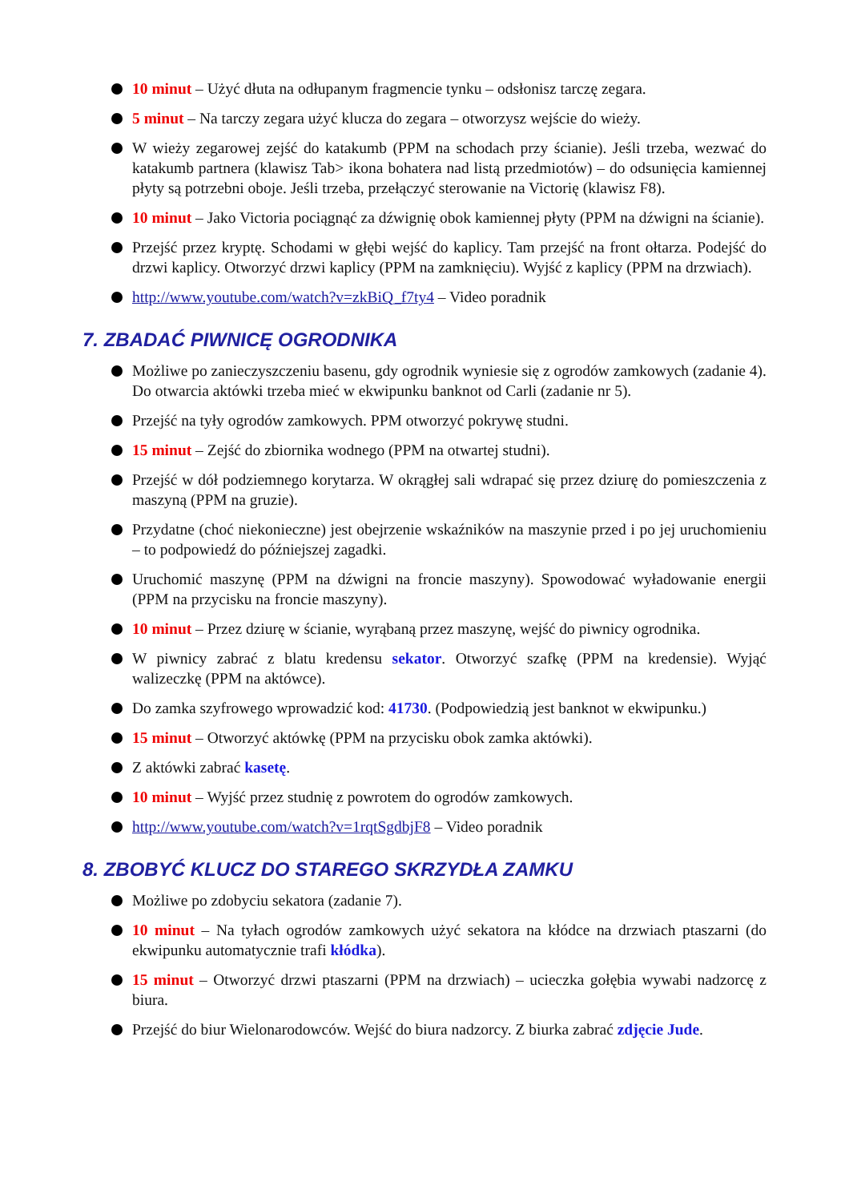10 minut – Użyć dłuta na odłupanym fragmencie tynku – odsłonisz tarczę zegara.
5 minut – Na tarczy zegara użyć klucza do zegara – otworzysz wejście do wieży.
W wieży zegarowej zejść do katakumb (PPM na schodach przy ścianie). Jeśli trzeba, wezwać do katakumb partnera (klawisz Tab> ikona bohatera nad listą przedmiotów) – do odsunięcia kamiennej płyty są potrzebni oboje. Jeśli trzeba, przełączyć sterowanie na Victorię (klawisz F8).
10 minut – Jako Victoria pociągnąć za dźwignię obok kamiennej płyty (PPM na dźwigni na ścianie).
Przejść przez kryptę. Schodami w głębi wejść do kaplicy. Tam przejść na front ołtarza. Podejść do drzwi kaplicy. Otworzyć drzwi kaplicy (PPM na zamknięciu). Wyjść z kaplicy (PPM na drzwiach).
http://www.youtube.com/watch?v=zkBiQ_f7ty4 – Video poradnik
7. ZBADAĆ PIWNICĘ OGRODNIKA
Możliwe po zanieczyszczeniu basenu, gdy ogrodnik wyniesie się z ogrodów zamkowych (zadanie 4). Do otwarcia aktówki trzeba mieć w ekwipunku banknot od Carli (zadanie nr 5).
Przejść na tyły ogrodów zamkowych. PPM otworzyć pokrywę studni.
15 minut – Zejść do zbiornika wodnego (PPM na otwartej studni).
Przejść w dół podziemnego korytarza. W okrągłej sali wdrapać się przez dziurę do pomieszczenia z maszyną (PPM na gruzie).
Przydatne (choć niekonieczne) jest obejrzenie wskaźników na maszynie przed i po jej uruchomieniu – to podpowiedź do późniejszej zagadki.
Uruchomić maszynę (PPM na dźwigni na froncie maszyny). Spowodować wyładowanie energii (PPM na przycisku na froncie maszyny).
10 minut – Przez dziurę w ścianie, wyrąbaną przez maszynę, wejść do piwnicy ogrodnika.
W piwnicy zabrać z blatu kredensu sekator. Otworzyć szafkę (PPM na kredensie). Wyjąć walizeczkę (PPM na aktówce).
Do zamka szyfrowego wprowadzić kod: 41730. (Podpowiedzią jest banknot w ekwipunku.)
15 minut – Otworzyć aktówkę (PPM na przycisku obok zamka aktówki).
Z aktówki zabrać kasetę.
10 minut – Wyjść przez studnię z powrotem do ogrodów zamkowych.
http://www.youtube.com/watch?v=1rqtSgdbjF8 – Video poradnik
8. ZBOBYĆ KLUCZ DO STAREGO SKRZYDŁA ZAMKU
Możliwe po zdobyciu sekatora (zadanie 7).
10 minut – Na tyłach ogrodów zamkowych użyć sekatora na kłódce na drzwiach ptaszarni (do ekwipunku automatycznie trafi kłódka).
15 minut – Otworzyć drzwi ptaszarni (PPM na drzwiach) – ucieczka gołębia wywabi nadzorcę z biura.
Przejść do biur Wielonarodowców. Wejść do biura nadzorcy. Z biurka zabrać zdjęcie Jude.